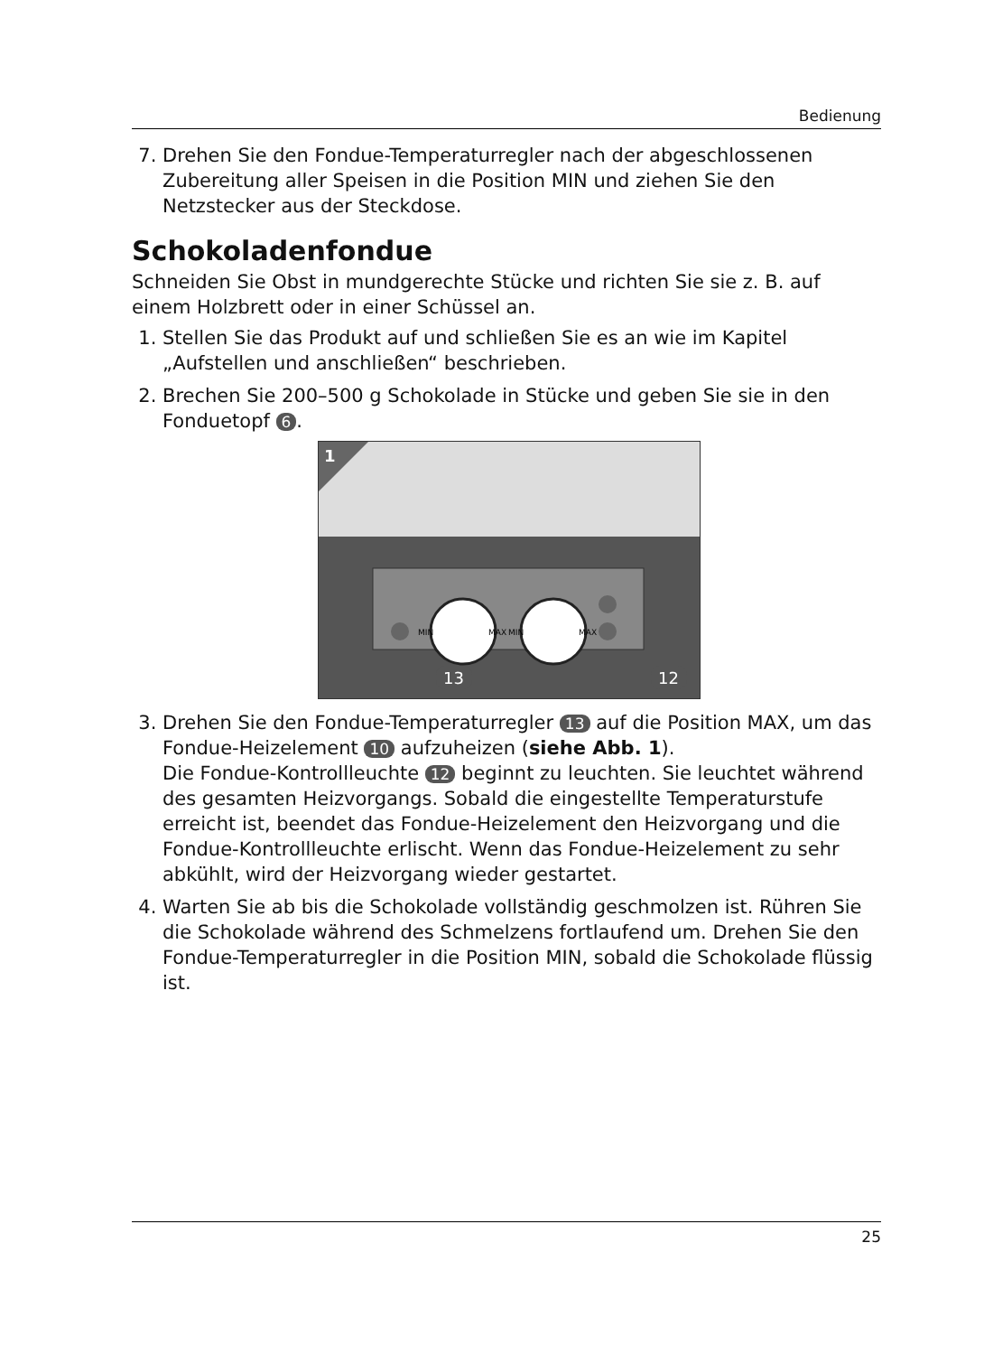Bedienung
7. Drehen Sie den Fondue-Temperaturregler nach der abgeschlossenen Zuberei­tung aller Speisen in die Position MIN und ziehen Sie den Netzstecker aus der Steckdose.
Schokoladenfondue
Schneiden Sie Obst in mundgerechte Stücke und richten Sie sie z. B. auf einem Holz­brett oder in einer Schüssel an.
1. Stellen Sie das Produkt auf und schließen Sie es an wie im Kapitel „Aufstellen und anschließen“ beschrieben.
2. Brechen Sie 200–500 g Schokolade in Stücke und geben Sie sie in den Fondue­topf 6.
1
MIN
MAX
MIN
MAX
13
12
3. Drehen Sie den Fondue-Temperaturregler 13 auf die Position MAX, um das Fon­due-Heizelement 10 aufzuheizen (siehe Abb. 1).
Die Fondue-Kontrollleuchte 12 beginnt zu leuchten. Sie leuchtet während des gesamten Heizvorgangs. Sobald die eingestellte Temperaturstufe erreicht ist, be­endet das Fondue-Heizelement den Heizvorgang und die Fondue-Kontrollleuchte erlischt. Wenn das Fondue-Heizelement zu sehr abkühlt, wird der Heizvorgang wieder gestartet.
4. Warten Sie ab bis die Schokolade vollständig geschmolzen ist. Rühren Sie die Schokolade während des Schmelzens fortlaufend um. Drehen Sie den Fondue-Temperaturregler in die Position MIN, sobald die Schokolade flüssig ist.
25